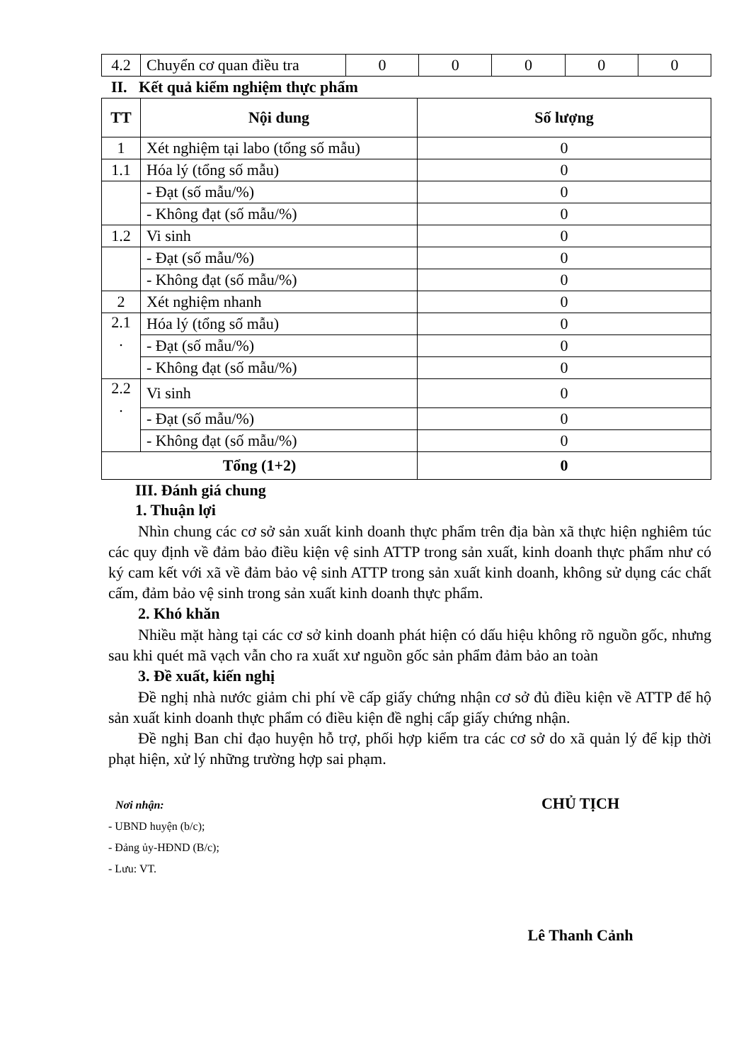| 4.2 | Chuyển cơ quan điều tra | 0 | 0 | 0 | 0 | 0 |
II. Kết quả kiểm nghiệm thực phẩm
| TT | Nội dung | Số lượng |
| --- | --- | --- |
| 1 | Xét nghiệm tại labo (tổng số mẫu) | 0 |
| 1.1 | Hóa lý (tổng số mẫu) | 0 |
| | - Đạt (số mẫu/%) | 0 |
| | - Không đạt (số mẫu/%) | 0 |
| 1.2 | Vi sinh | 0 |
| | - Đạt (số mẫu/%) | 0 |
| | - Không đạt (số mẫu/%) | 0 |
| 2 | Xét nghiệm nhanh | 0 |
| 2.1 . | Hóa lý (tổng số mẫu) | 0 |
| | - Đạt (số mẫu/%) | 0 |
| | - Không đạt (số mẫu/%) | 0 |
| 2.2 . | Vi sinh | 0 |
| | - Đạt (số mẫu/%) | 0 |
| | - Không đạt (số mẫu/%) | 0 |
| Tổng (1+2) | | 0 |
III. Đánh giá chung
1. Thuận lợi
Nhìn chung các cơ sở sản xuất kinh doanh thực phẩm trên địa bàn xã thực hiện nghiêm túc các quy định về đảm bảo điều kiện vệ sinh ATTP trong sản xuất, kinh doanh thực phẩm như có ký cam kết với xã về đảm bảo vệ sinh ATTP trong sản xuất kinh doanh, không sử dụng các chất cấm, đảm bảo vệ sinh trong sản xuất kinh doanh thực phẩm.
2. Khó khăn
Nhiều mặt hàng tại các cơ sở kinh doanh phát hiện có dấu hiệu không rõ nguồn gốc, nhưng sau khi quét mã vạch vẫn cho ra xuất xư nguồn gốc sản phẩm đảm bảo an toàn
3. Đề xuất, kiến nghị
Đề nghị nhà nước giảm chi phí về cấp giấy chứng nhận cơ sở đủ điều kiện về ATTP để hộ sản xuất kinh doanh thực phẩm có điều kiện đề nghị cấp giấy chứng nhận.
Đề nghị Ban chỉ đạo huyện hỗ trợ, phối hợp kiểm tra các cơ sở do xã quản lý để kịp thời phạt hiện, xử lý những trường hợp sai phạm.
Nơi nhận:
- UBND huyện (b/c);
- Đảng ủy-HĐND (B/c);
- Lưu: VT.
CHỦ TỊCH
Lê Thanh Cảnh